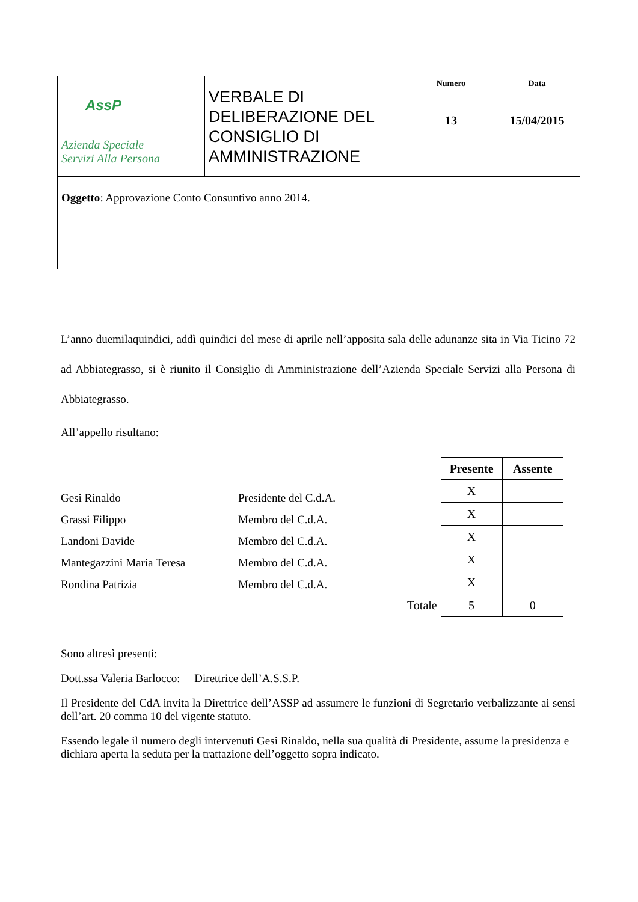| AssP Azienda Speciale Servizi Alla Persona | VERBALE DI DELIBERAZIONE DEL CONSIGLIO DI AMMINISTRAZIONE | Numero 13 | Data 15/04/2015 |
| Oggetto : Approvazione Conto Consuntivo anno 2014. | | | |
L’anno duemilaquindici, addì quindici del mese di aprile nell’apposita sala delle adunanze sita in Via Ticino 72 ad Abbiategrasso, si è riunito il Consiglio di Amministrazione dell’Azienda Speciale Servizi alla Persona di Abbiategrasso.
All’appello risultano:
Gesi Rinaldo
Grassi Filippo
Landoni Davide
Mantegazzini Maria Teresa
Rondina Patrizia
Presidente del C.d.A.
Membro del C.d.A.
Membro del C.d.A.
Membro del C.d.A.
Membro del C.d.A.
| | Presente | Assente |
| | X | |
| | X | |
| | X | |
| | X | |
| | X | |
| Totale | 5 | 0 |
Sono altresì presenti:
Dott.ssa Valeria Barlocco: Direttrice dell’A.S.S.P.
Il Presidente del CdA invita la Direttrice dell’ASSP ad assumere le funzioni di Segretario verbalizzante ai sensi dell’art. 20 comma 10 del vigente statuto.
Essendo legale il numero degli intervenuti Gesi Rinaldo, nella sua qualità di Presidente, assume la presidenza e dichiara aperta la seduta per la trattazione dell’oggetto sopra indicato.